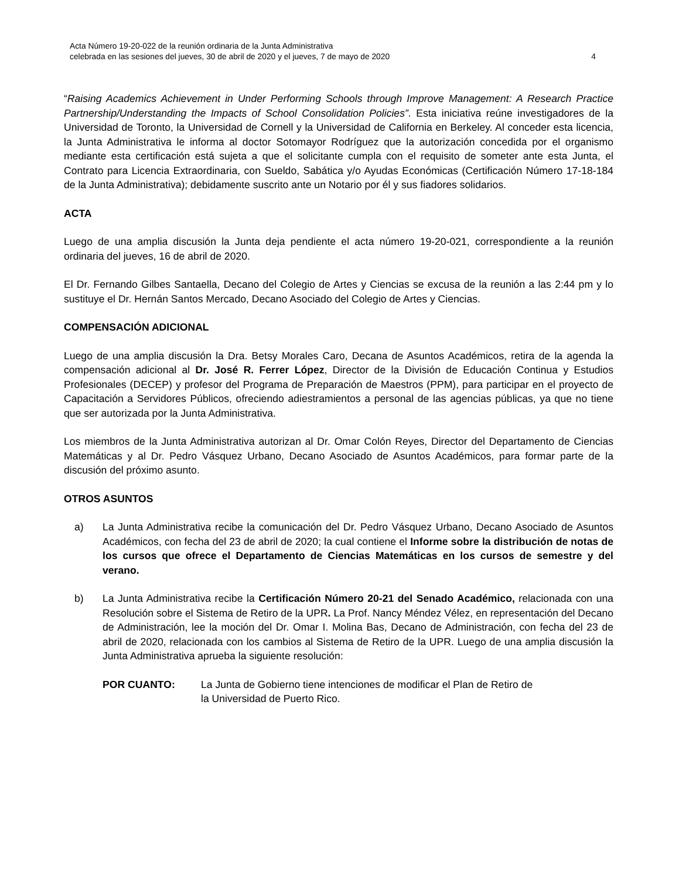Acta Número 19-20-022 de la reunión ordinaria de la Junta Administrativa
celebrada en las sesiones del jueves, 30 de abril de 2020 y el jueves, 7 de mayo de 2020 4
“Raising Academics Achievement in Under Performing Schools through Improve Management: A Research Practice Partnership/Understanding the Impacts of School Consolidation Policies”. Esta iniciativa reúne investigadores de la Universidad de Toronto, la Universidad de Cornell y la Universidad de California en Berkeley. Al conceder esta licencia, la Junta Administrativa le informa al doctor Sotomayor Rodríguez que la autorización concedida por el organismo mediante esta certificación está sujeta a que el solicitante cumpla con el requisito de someter ante esta Junta, el Contrato para Licencia Extraordinaria, con Sueldo, Sabática y/o Ayudas Económicas (Certificación Número 17-18-184 de la Junta Administrativa); debidamente suscrito ante un Notario por él y sus fiadores solidarios.
ACTA
Luego de una amplia discusión la Junta deja pendiente el acta número 19-20-021, correspondiente a la reunión ordinaria del jueves, 16 de abril de 2020.
El Dr. Fernando Gilbes Santaella, Decano del Colegio de Artes y Ciencias se excusa de la reunión a las 2:44 pm y lo sustituye el Dr. Hernán Santos Mercado, Decano Asociado del Colegio de Artes y Ciencias.
COMPENSACIÓN ADICIONAL
Luego de una amplia discusión la Dra. Betsy Morales Caro, Decana de Asuntos Académicos, retira de la agenda la compensación adicional al Dr. José R. Ferrer López, Director de la División de Educación Continua y Estudios Profesionales (DECEP) y profesor del Programa de Preparación de Maestros (PPM), para participar en el proyecto de Capacitación a Servidores Públicos, ofreciendo adiestramientos a personal de las agencias públicas, ya que no tiene que ser autorizada por la Junta Administrativa.
Los miembros de la Junta Administrativa autorizan al Dr. Omar Colón Reyes, Director del Departamento de Ciencias Matemáticas y al Dr. Pedro Vásquez Urbano, Decano Asociado de Asuntos Académicos, para formar parte de la discusión del próximo asunto.
OTROS ASUNTOS
a) La Junta Administrativa recibe la comunicación del Dr. Pedro Vásquez Urbano, Decano Asociado de Asuntos Académicos, con fecha del 23 de abril de 2020; la cual contiene el Informe sobre la distribución de notas de los cursos que ofrece el Departamento de Ciencias Matemáticas en los cursos de semestre y del verano.
b) La Junta Administrativa recibe la Certificación Número 20-21 del Senado Académico, relacionada con una Resolución sobre el Sistema de Retiro de la UPR. La Prof. Nancy Méndez Vélez, en representación del Decano de Administración, lee la moción del Dr. Omar I. Molina Bas, Decano de Administración, con fecha del 23 de abril de 2020, relacionada con los cambios al Sistema de Retiro de la UPR. Luego de una amplia discusión la Junta Administrativa aprueba la siguiente resolución:
POR CUANTO: La Junta de Gobierno tiene intenciones de modificar el Plan de Retiro de
la Universidad de Puerto Rico.